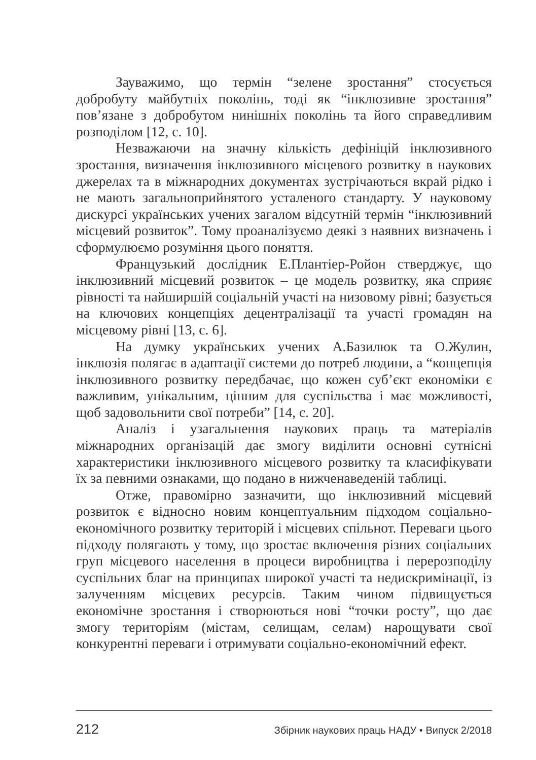Зауважимо, що термін “зелене зростання” стосується добробуту майбутніх поколінь, тоді як “інклюзивне зростання” пов’язане з добробутом нинішніх поколінь та його справедливим розподілом [12, с. 10].
Незважаючи на значну кількість дефініцій інклюзивного зростання, визначення інклюзивного місцевого розвитку в наукових джерелах та в міжнародних документах зустрічаються вкрай рідко і не мають загальноприйнятого усталеного стандарту. У науковому дискурсі українських учених загалом відсутній термін “інклюзивний місцевий розвиток”. Тому проаналізуємо деякі з наявних визначень і сформулюємо розуміння цього поняття.
Французький дослідник Е.Плантіер-Ройон стверджує, що інклюзивний місцевий розвиток – це модель розвитку, яка сприяє рівності та найширшій соціальній участі на низовому рівні; базується на ключових концепціях децентралізації та участі громадян на місцевому рівні [13, с. 6].
На думку українських учених А.Базилюк та О.Жулин, інклюзія полягає в адаптації системи до потреб людини, а “концепція інклюзивного розвитку передбачає, що кожен суб’єкт економіки є важливим, унікальним, цінним для суспільства і має можливості, щоб задовольнити свої потреби” [14, с. 20].
Аналіз і узагальнення наукових праць та матеріалів міжнародних організацій дає змогу виділити основні сутнісні характеристики інклюзивного місцевого розвитку та класифікувати їх за певними ознаками, що подано в нижченаведеній таблиці.
Отже, правомірно зазначити, що інклюзивний місцевий розвиток є відносно новим концептуальним підходом соціально-економічного розвитку територій і місцевих спільнот. Переваги цього підходу полягають у тому, що зростає включення різних соціальних груп місцевого населення в процеси виробництва і перерозподілу суспільних благ на принципах широкої участі та недискримінації, із залученням місцевих ресурсів. Таким чином підвищується економічне зростання і створюються нові “точки росту”, що дає змогу територіям (містам, селищам, селам) нарощувати свої конкурентні переваги і отримувати соціально-економічний ефект.
212 Збірник наукових праць НАДУ • Випуск 2/2018